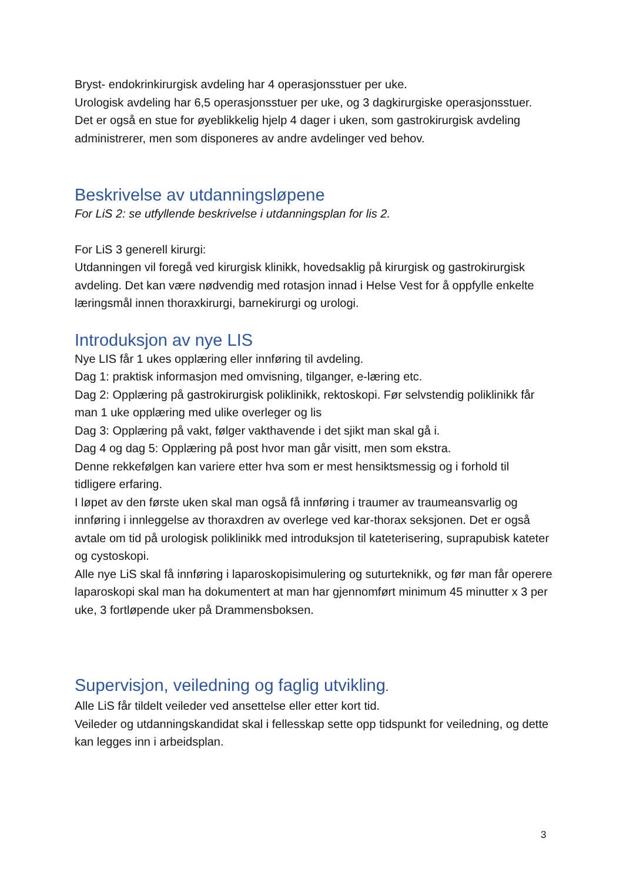Bryst- endokrinkirurgisk avdeling har 4 operasjonsstuer per uke.
Urologisk avdeling har 6,5 operasjonsstuer per uke, og 3 dagkirurgiske operasjonsstuer.
Det er også en stue for øyeblikkelig hjelp 4 dager i uken, som gastrokirurgisk avdeling administrerer, men som disponeres av andre avdelinger ved behov.
Beskrivelse av utdanningsløpene
For LiS 2: se utfyllende beskrivelse i utdanningsplan for lis 2.
For LiS 3 generell kirurgi:
Utdanningen vil foregå ved kirurgisk klinikk, hovedsaklig på kirurgisk og gastrokirurgisk avdeling. Det kan være nødvendig med rotasjon innad i Helse Vest for å oppfylle enkelte læringsmål innen thoraxkirurgi, barnekirurgi og urologi.
Introduksjon av nye LIS
Nye LIS får 1 ukes opplæring eller innføring til avdeling.
Dag 1: praktisk informasjon med omvisning, tilganger, e-læring etc.
Dag 2: Opplæring på gastrokirurgisk poliklinikk, rektoskopi. Før selvstendig poliklinikk får man 1 uke opplæring med ulike overleger og lis
Dag 3: Opplæring på vakt, følger vakthavende i det sjikt man skal gå i.
Dag 4 og dag 5: Opplæring på post hvor man går visitt, men som ekstra.
Denne rekkefølgen kan variere etter hva som er mest hensiktsmessig og i forhold til tidligere erfaring.
I løpet av den første uken skal man også få innføring i traumer av traumeansvarlig og innføring i innleggelse av thoraxdren av overlege ved kar-thorax seksjonen. Det er også avtale om tid på urologisk poliklinikk med introduksjon til kateterisering, suprapubisk kateter og cystoskopi.
Alle nye LiS skal få innføring i laparoskopisimulering og suturteknikk, og før man får operere laparoskopi skal man ha dokumentert at man har gjennomført minimum 45 minutter x 3 per uke, 3 fortløpende uker på Drammensboksen.
Supervisjon, veiledning og faglig utvikling.
Alle LiS får tildelt veileder ved ansettelse eller etter kort tid.
Veileder og utdanningskandidat skal i fellesskap sette opp tidspunkt for veiledning, og dette kan legges inn i arbeidsplan.
3